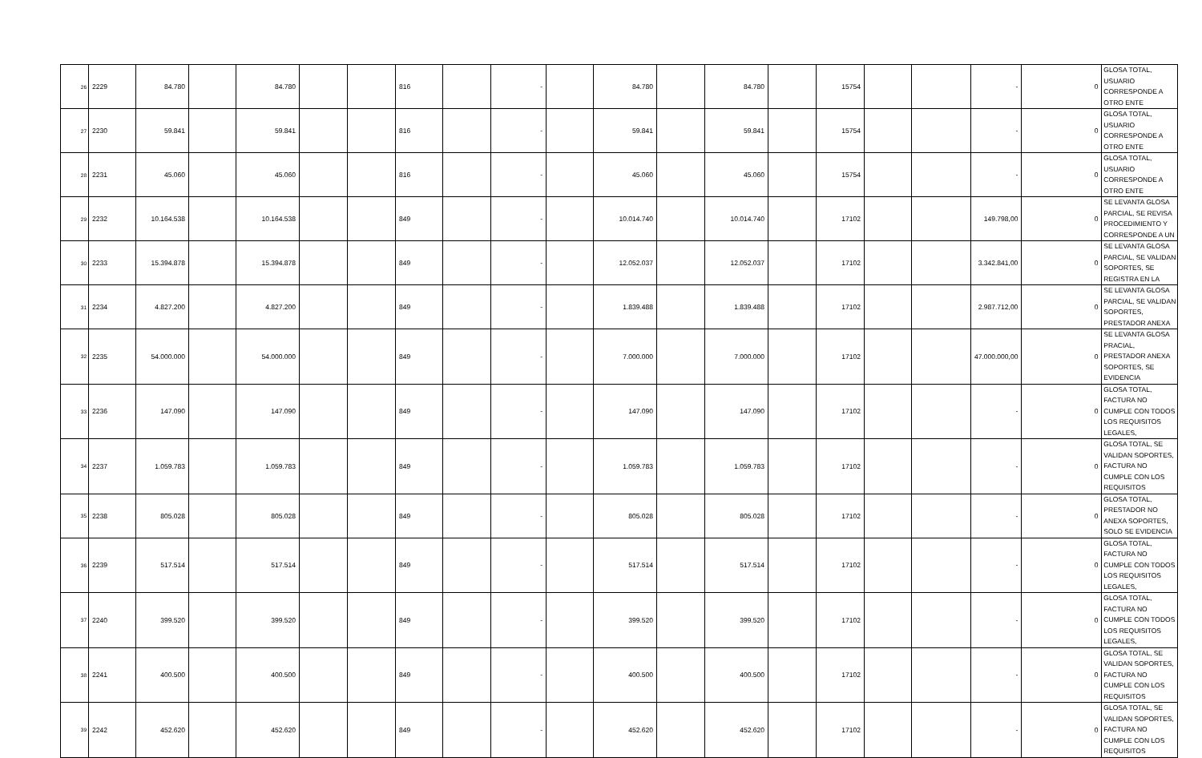| 26 | 2229 | 84.780 | | 84.780 | | | 816 | | - | | 84.780 | | 84.780 | | 15754 | | | - | 0 | GLOSA TOTAL, USUARIO CORRESPONDE A OTRO ENTE |
| 27 | 2230 | 59.841 | | 59.841 | | | 816 | | - | | 59.841 | | 59.841 | | 15754 | | | - | 0 | GLOSA TOTAL, USUARIO CORRESPONDE A OTRO ENTE |
| 28 | 2231 | 45.060 | | 45.060 | | | 816 | | - | | 45.060 | | 45.060 | | 15754 | | | - | 0 | GLOSA TOTAL, USUARIO CORRESPONDE A OTRO ENTE |
| 29 | 2232 | 10.164.538 | | 10.164.538 | | | 849 | | - | | 10.014.740 | | 10.014.740 | | 17102 | | | 149.798,00 | 0 | SE LEVANTA GLOSA PARCIAL, SE REVISA PROCEDIMIENTO Y CORRESPONDE A UN |
| 30 | 2233 | 15.394.878 | | 15.394.878 | | | 849 | | - | | 12.052.037 | | 12.052.037 | | 17102 | | | 3.342.841,00 | 0 | SE LEVANTA GLOSA PARCIAL, SE VALIDAN SOPORTES, SE REGISTRA EN LA |
| 31 | 2234 | 4.827.200 | | 4.827.200 | | | 849 | | - | | 1.839.488 | | 1.839.488 | | 17102 | | | 2.987.712,00 | 0 | SE LEVANTA GLOSA PARCIAL, SE VALIDAN SOPORTES, PRESTADOR ANEXA |
| 32 | 2235 | 54.000.000 | | 54.000.000 | | | 849 | | - | | 7.000.000 | | 7.000.000 | | 17102 | | | 47.000.000,00 | 0 | SE LEVANTA GLOSA PRACIAL, PRESTADOR ANEXA SOPORTES, SE EVIDENCIA |
| 33 | 2236 | 147.090 | | 147.090 | | | 849 | | - | | 147.090 | | 147.090 | | 17102 | | | - | 0 | GLOSA TOTAL, FACTURA NO CUMPLE CON TODOS LOS REQUISITOS LEGALES, |
| 34 | 2237 | 1.059.783 | | 1.059.783 | | | 849 | | - | | 1.059.783 | | 1.059.783 | | 17102 | | | - | 0 | GLOSA TOTAL, SE VALIDAN SOPORTES, FACTURA NO CUMPLE CON LOS REQUISITOS |
| 35 | 2238 | 805.028 | | 805.028 | | | 849 | | - | | 805.028 | | 805.028 | | 17102 | | | - | 0 | GLOSA TOTAL, PRESTADOR NO ANEXA SOPORTES, SOLO SE EVIDENCIA |
| 36 | 2239 | 517.514 | | 517.514 | | | 849 | | - | | 517.514 | | 517.514 | | 17102 | | | - | 0 | GLOSA TOTAL, FACTURA NO CUMPLE CON TODOS LOS REQUISITOS LEGALES, |
| 37 | 2240 | 399.520 | | 399.520 | | | 849 | | - | | 399.520 | | 399.520 | | 17102 | | | - | 0 | GLOSA TOTAL, FACTURA NO CUMPLE CON TODOS LOS REQUISITOS LEGALES, |
| 38 | 2241 | 400.500 | | 400.500 | | | 849 | | - | | 400.500 | | 400.500 | | 17102 | | | - | 0 | GLOSA TOTAL, SE VALIDAN SOPORTES, FACTURA NO CUMPLE CON LOS REQUISITOS |
| 39 | 2242 | 452.620 | | 452.620 | | | 849 | | - | | 452.620 | | 452.620 | | 17102 | | | - | 0 | GLOSA TOTAL, SE VALIDAN SOPORTES, FACTURA NO CUMPLE CON LOS REQUISITOS |